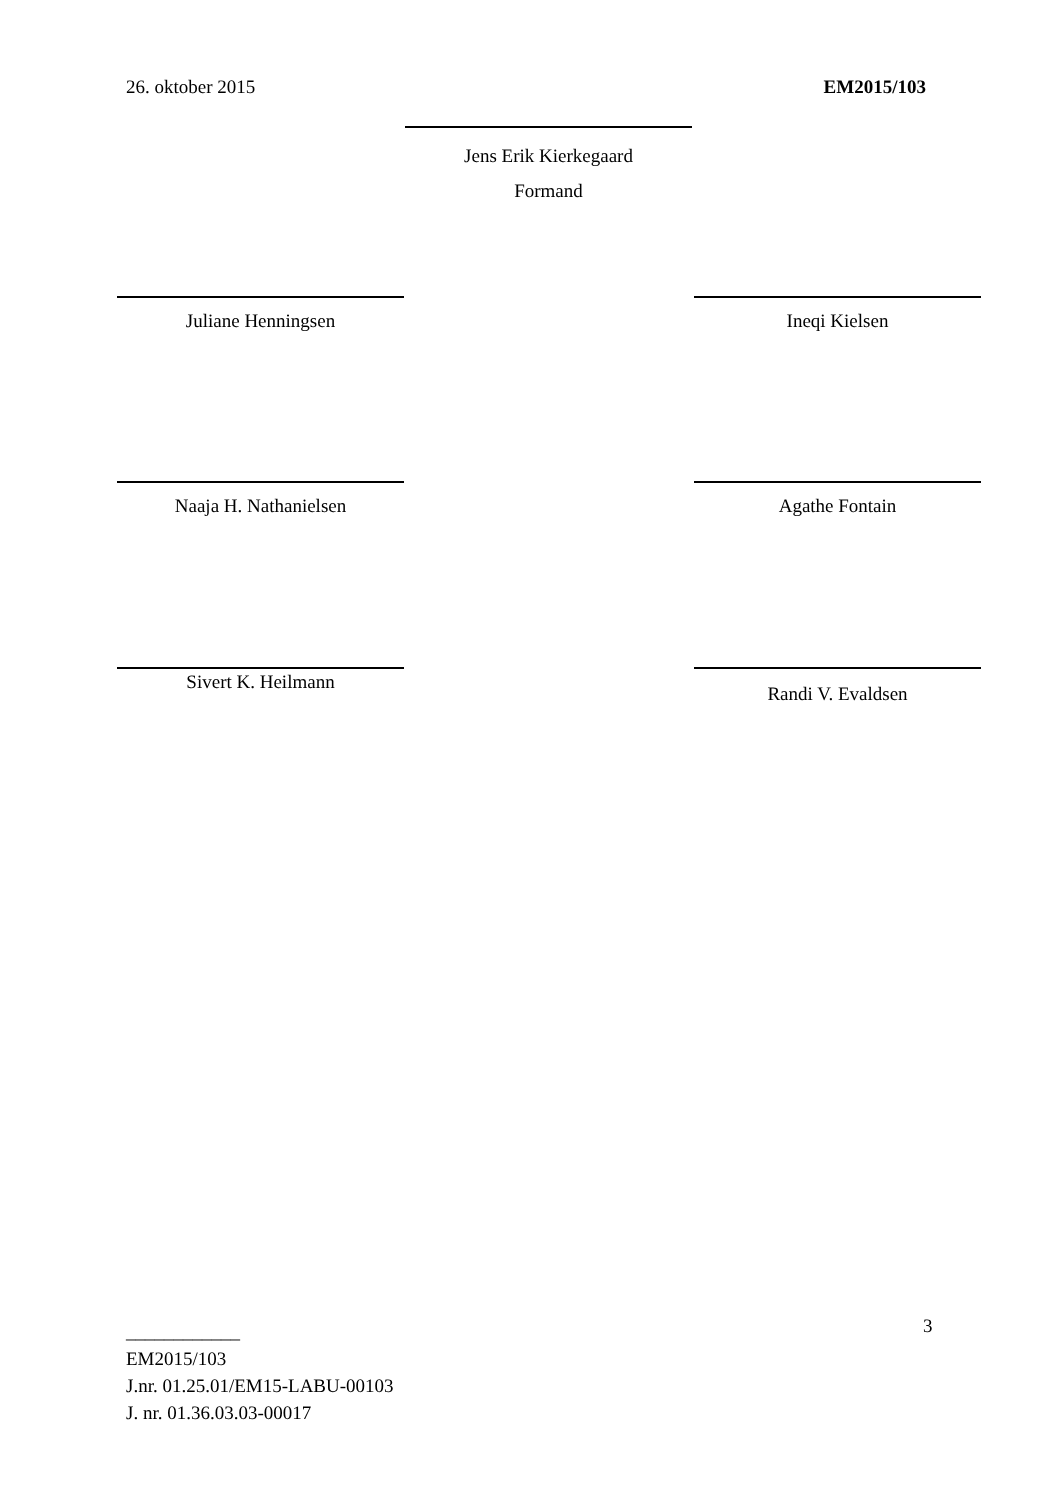26. oktober 2015 EM2015/103
Jens Erik Kierkegaard
Formand
Juliane Henningsen Ineqi Kielsen
Naaja H. Nathanielsen Agathe Fontain
Sivert K. Heilmann Randi V. Evaldsen
3
____________
EM2015/103
J.nr. 01.25.01/EM15-LABU-00103
J. nr. 01.36.03.03-00017